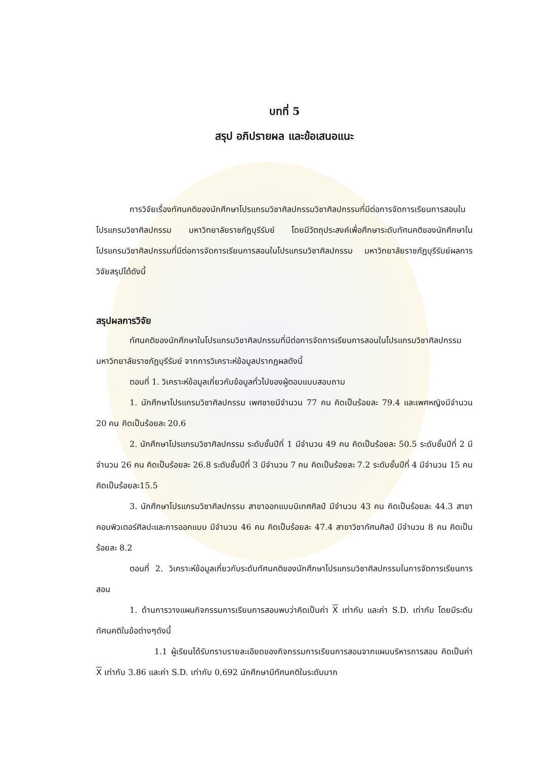บทที่ 5
สรุป อภิปรายผล และข้อเสนอแนะ
การวิจัยเรื่องทัศนคติของนักศึกษาโปรแกรมวิชาศิลปกรรมวิชาศิลปกรรมที่มีต่อการจัดการเรียนการสอนในโปรแกรมวิชาศิลปกรรม มหาวิทยาลัยราชภัฏบุรีรัมย์ โดยมีวัตถุประสงค์เพื่อศึกษาระดับทัศนคติของนักศึกษาในโปรแกรมวิชาศิลปกรรมที่มีต่อการจัดการเรียนการสอนในโปรแกรมวิชาศิลปกรรม มหาวิทยาลัยราชภัฏบุรีรัมย์ผลการวิจัยสรุปได้ดังนี้
สรุปผลการวิจัย
ทัศนคติของนักศึกษาในโปรแกรมวิชาศิลปกรรมที่มีต่อการจัดการเรียนการสอนในโปรแกรมวิชาศิลปกรรม มหาวิทยาลัยราชภัฏบุรีรัมย์ จากการวิเคราะห์ข้อมูลปรากฏผลดังนี้
ตอนที่ 1. วิเคราะห์ข้อมูลเกี่ยวกับข้อมูลทั่วไปของผู้ตอบแบบสอบถาม
1. นักศึกษาโปรแกรมวิชาศิลปกรรม เพศชายมีจำนวน 77 คน คิดเป็นร้อยละ 79.4 และเพศหญิงมีจำนวน 20 คน คิดเป็นร้อยละ 20.6
2. นักศึกษาโปรแกรมวิชาศิลปกรรม ระดับชั้นปีที่ 1 มีจำนวน 49 คน คิดเป็นร้อยละ 50.5 ระดับชั้นปีที่ 2 มีจำนวน 26 คน คิดเป็นร้อยละ 26.8 ระดับชั้นปีที่ 3 มีจำนวน 7 คน คิดเป็นร้อยละ 7.2 ระดับชั้นปีที่ 4 มีจำนวน 15 คนคิดเป็นร้อยละ15.5
3. นักศึกษาโปรแกรมวิชาศิลปกรรม สาขาออกแบบนิเทศศิลป์ มีจำนวน 43 คน คิดเป็นร้อยละ 44.3 สาขาคอมพิวเตอร์ศิลปะและการออกแบบ มีจำนวน 46 คน คิดเป็นร้อยละ 47.4 สาขาวิชาทัศนศิลป์ มีจำนวน 8 คน คิดเป็นร้อยละ 8.2
ตอนที่ 2. วิเคราะห์ข้อมูลเกี่ยวกับระดับทัศนคติของนักศึกษาโปรแกรมวิชาศิลปกรรมในการจัดการเรียนการสอน
1. ด้านการวางแผนกิจกรรมการเรียนการสอนพบว่าคิดเป็นค่า X เท่ากับ และค่า S.D. เท่ากับ โดยมีระดับทัศนคติในข้อต่างๆดังนี้
1.1 ผู้เรียนได้รับทราบรายละเอียดของกิจกรรมการเรียนการสอนจากแผนบริหารการสอน คิดเป็นค่า X เท่ากับ 3.86 และค่า S.D. เท่ากับ 0.692 นักศึกษามีทัศนคติในระดับมาก